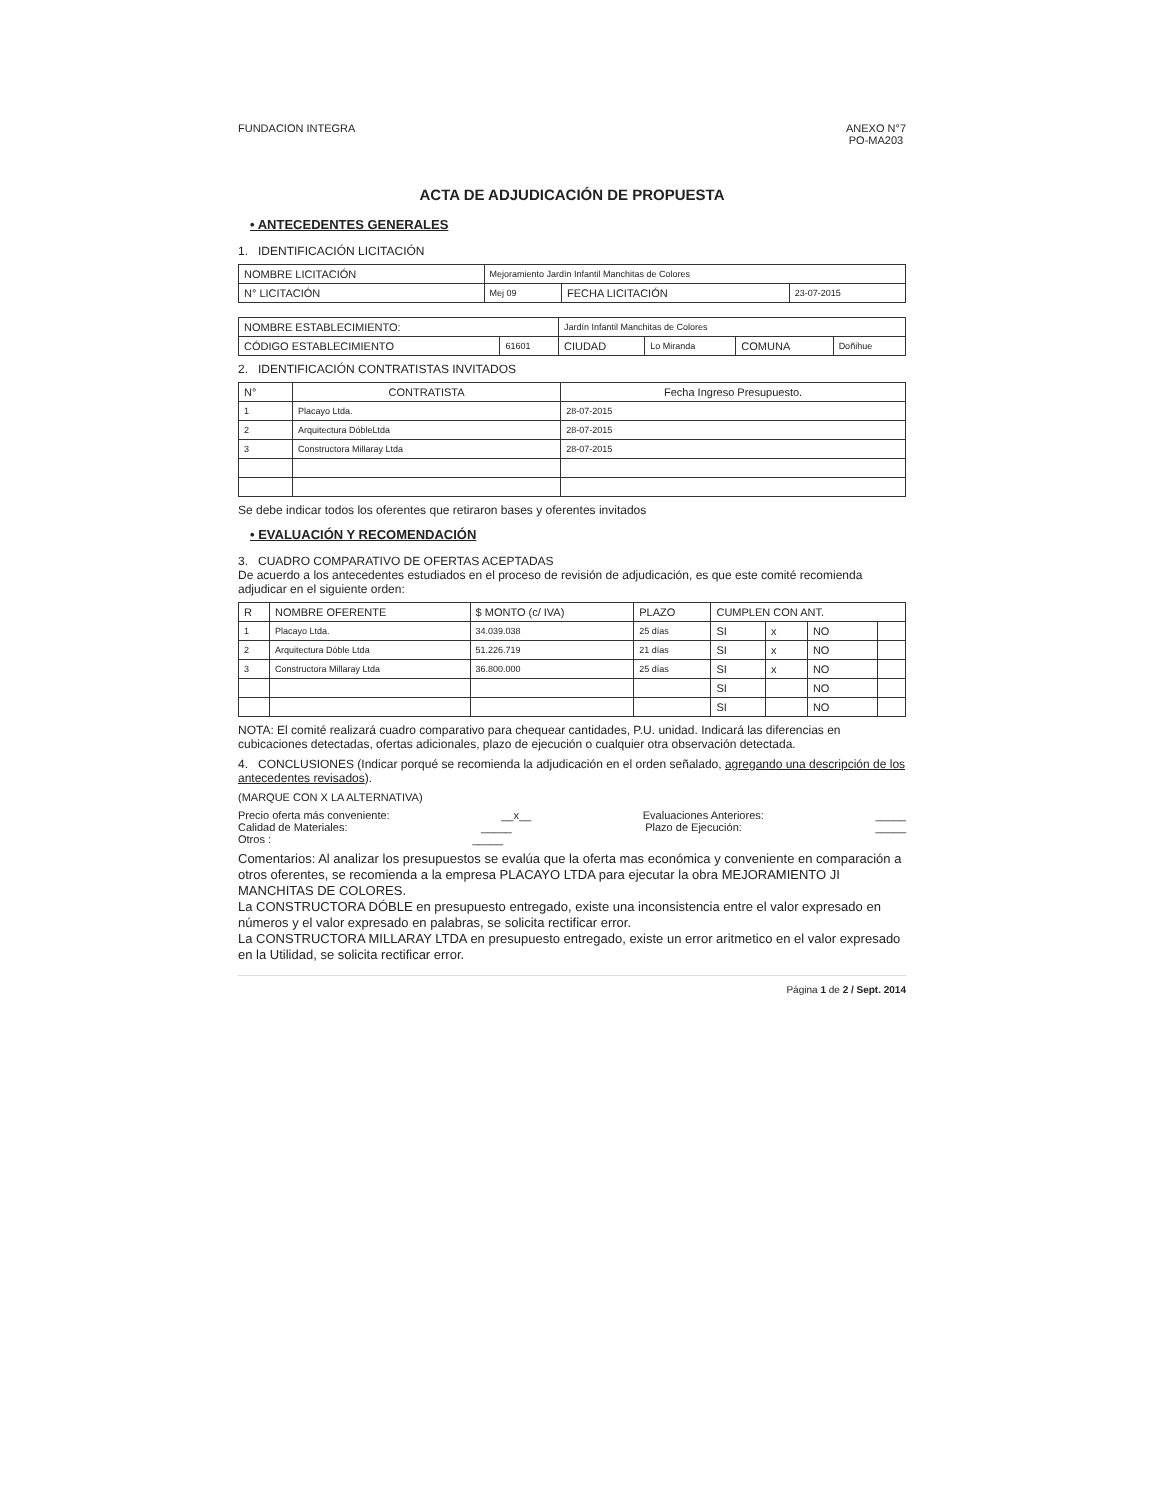FUNDACION INTEGRA ANEXO N°7
PO-MA203
ACTA DE ADJUDICACIÓN DE PROPUESTA
• ANTECEDENTES GENERALES
1. IDENTIFICACIÓN LICITACIÓN
| NOMBRE LICITACIÓN | Mejoramiento Jardín Infantil Manchitas de Colores | | |
| N° LICITACIÓN | Mej 09 | FECHA LICITACIÓN | 23-07-2015 |
| NOMBRE ESTABLECIMIENTO: | | Jardín Infantil Manchitas de Colores | | | |
| CÓDIGO ESTABLECIMIENTO | 61601 | CIUDAD | Lo Miranda | COMUNA | Doñihue |
2. IDENTIFICACIÓN CONTRATISTAS INVITADOS
| N° | CONTRATISTA | Fecha Ingreso Presupuesto. |
| --- | --- | --- |
| 1 | Placayo Ltda. | 28-07-2015 |
| 2 | Arquitectura DóbleLtda | 28-07-2015 |
| 3 | Constructora Millaray Ltda | 28-07-2015 |
Se debe indicar todos los oferentes que retiraron bases y oferentes invitados
• EVALUACIÓN Y RECOMENDACIÓN
3. CUADRO COMPARATIVO DE OFERTAS ACEPTADAS
De acuerdo a los antecedentes estudiados en el proceso de revisión de adjudicación, es que este comité recomienda adjudicar en el siguiente orden:
| R | NOMBRE OFERENTE | $ MONTO (c/ IVA) | PLAZO | CUMPLEN CON ANT. | | | |
| --- | --- | --- | --- | --- | --- | --- | --- |
| 1 | Placayo Ltda. | 34.039.038 | 25 días | SI | x | NO | |
| 2 | Arquitectura Dóble Ltda | 51.226.719 | 21 días | SI | x | NO | |
| 3 | Constructora Millaray Ltda | 36.800.000 | 25 días | SI | x | NO | |
| | | | | SI | | NO | |
| | | | | SI | | NO | |
NOTA: El comité realizará cuadro comparativo para chequear cantidades, P.U. unidad. Indicará las diferencias en cubicaciones detectadas, ofertas adicionales, plazo de ejecución o cualquier otra observación detectada.
4. CONCLUSIONES (Indicar porqué se recomienda la adjudicación en el orden señalado, agregando una descripción de los antecedentes revisados).
(MARQUE CON X LA ALTERNATIVA)
Precio oferta más conveniente: __x__ Evaluaciones Anteriores: _____
Calidad de Materiales: _____ Plazo de Ejecución: _____
Otros : _____
Comentarios: Al analizar los presupuestos se evalúa que la oferta mas económica y conveniente en comparación a otros oferentes, se recomienda a la empresa PLACAYO LTDA para ejecutar la obra MEJORAMIENTO JI MANCHITAS DE COLORES.
La CONSTRUCTORA DÓBLE en presupuesto entregado, existe una inconsistencia entre el valor expresado en números y el valor expresado en palabras, se solicita rectificar error.
La CONSTRUCTORA MILLARAY LTDA en presupuesto entregado, existe un error aritmetico en el valor expresado en la Utilidad, se solicita rectificar error.
Página 1 de 2 / Sept. 2014